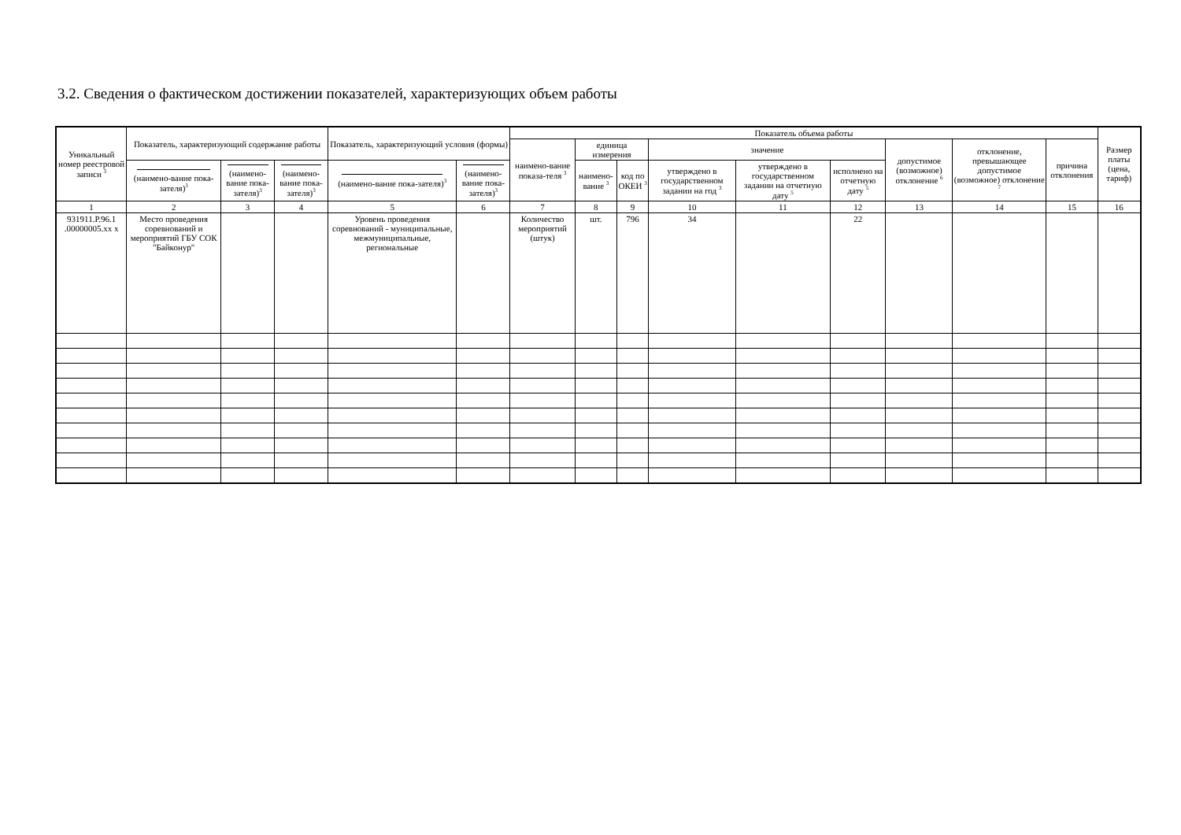3.2. Сведения о фактическом достижении показателей, характеризующих объем работы
| Уникальный номер реестровой записи <sup>3</sup> | Показатель, характеризующий содержание работы | | | Показатель, характеризующий условия (формы) | | Показатель объема работы | | | | | | | | | Размер платы (цена, тариф) |
| --- | --- | --- | --- | --- | --- | --- | --- | --- | --- | --- | --- | --- | --- | --- | --- |
| | | | | | | наимено-вание показа-теля <sup>3</sup> | единица измерения | | значение | | | допустимое (возможное) отклонение <sup>6</sup> | отклонение, превышающее допустимое (возможное) отклонение <sup>7</sup> | причина отклонения | |
| | (наимено-вание пока-зателя)<sup>3</sup> | (наимено-вание пока-зателя)<sup>3</sup> | (наимено-вание пока-зателя)<sup>3</sup> | (наимено-вание пока-зателя)<sup>3</sup> | (наимено-вание пока-зателя)<sup>3</sup> | | наимено-вание <sup>3</sup> | код по ОКЕИ <sup>3</sup> | утверждено в государственном задании на год <sup>3</sup> | утверждено в государственном задании на отчетную дату <sup>5</sup> | исполнено на отчетную дату <sup>5</sup> | | | | |
| 1 | 2 | 3 | 4 | 5 | 6 | 7 | 8 | 9 | 10 | 11 | 12 | 13 | 14 | 15 | 16 |
| 931911.Р.96.1 .00000005.хх х | Место проведения соревнований и мероприятий ГБУ СОК "Байконур" | | | Уровень проведения соревнований - муниципальные, межмуниципальные, региональные | | Количество мероприятий (штук) | шт. | 796 | 34 | | 22 | | | | |